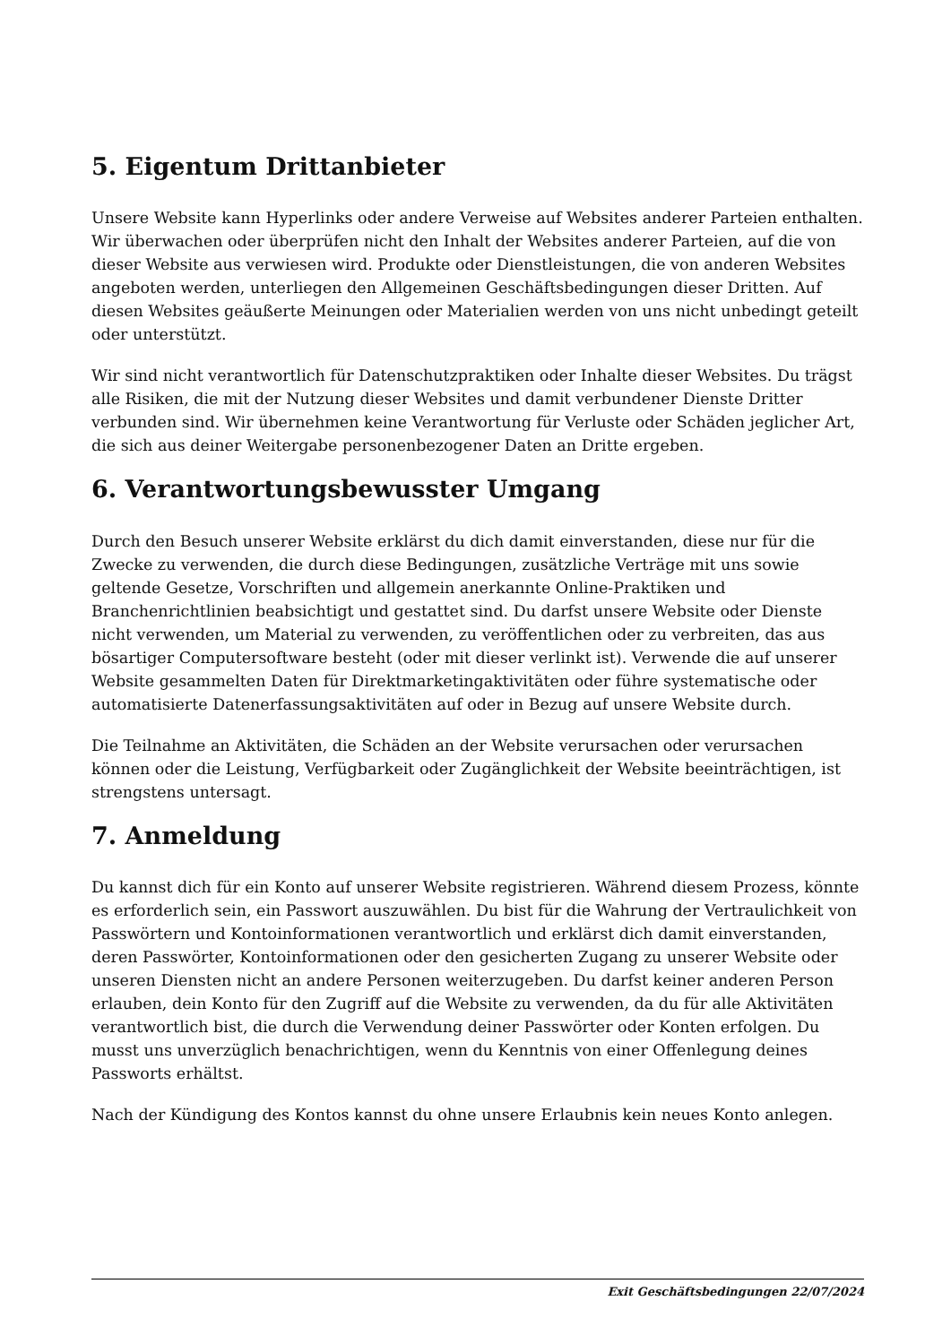5. Eigentum Drittanbieter
Unsere Website kann Hyperlinks oder andere Verweise auf Websites anderer Parteien enthalten. Wir überwachen oder überprüfen nicht den Inhalt der Websites anderer Parteien, auf die von dieser Website aus verwiesen wird. Produkte oder Dienstleistungen, die von anderen Websites angeboten werden, unterliegen den Allgemeinen Geschäftsbedingungen dieser Dritten. Auf diesen Websites geäußerte Meinungen oder Materialien werden von uns nicht unbedingt geteilt oder unterstützt.
Wir sind nicht verantwortlich für Datenschutzpraktiken oder Inhalte dieser Websites. Du trägst alle Risiken, die mit der Nutzung dieser Websites und damit verbundener Dienste Dritter verbunden sind. Wir übernehmen keine Verantwortung für Verluste oder Schäden jeglicher Art, die sich aus deiner Weitergabe personenbezogener Daten an Dritte ergeben.
6. Verantwortungsbewusster Umgang
Durch den Besuch unserer Website erklärst du dich damit einverstanden, diese nur für die Zwecke zu verwenden, die durch diese Bedingungen, zusätzliche Verträge mit uns sowie geltende Gesetze, Vorschriften und allgemein anerkannte Online-Praktiken und Branchenrichtlinien beabsichtigt und gestattet sind. Du darfst unsere Website oder Dienste nicht verwenden, um Material zu verwenden, zu veröffentlichen oder zu verbreiten, das aus bösartiger Computersoftware besteht (oder mit dieser verlinkt ist). Verwende die auf unserer Website gesammelten Daten für Direktmarketingaktivitäten oder führe systematische oder automatisierte Datenerfassungsaktivitäten auf oder in Bezug auf unsere Website durch.
Die Teilnahme an Aktivitäten, die Schäden an der Website verursachen oder verursachen können oder die Leistung, Verfügbarkeit oder Zugänglichkeit der Website beeinträchtigen, ist strengstens untersagt.
7. Anmeldung
Du kannst dich für ein Konto auf unserer Website registrieren. Während diesem Prozess, könnte es erforderlich sein, ein Passwort auszuwählen. Du bist für die Wahrung der Vertraulichkeit von Passwörtern und Kontoinformationen verantwortlich und erklärst dich damit einverstanden, deren Passwörter, Kontoinformationen oder den gesicherten Zugang zu unserer Website oder unseren Diensten nicht an andere Personen weiterzugeben. Du darfst keiner anderen Person erlauben, dein Konto für den Zugriff auf die Website zu verwenden, da du für alle Aktivitäten verantwortlich bist, die durch die Verwendung deiner Passwörter oder Konten erfolgen. Du musst uns unverzüglich benachrichtigen, wenn du Kenntnis von einer Offenlegung deines Passworts erhältst.
Nach der Kündigung des Kontos kannst du ohne unsere Erlaubnis kein neues Konto anlegen.
Exit Geschäftsbedingungen 22/07/2024